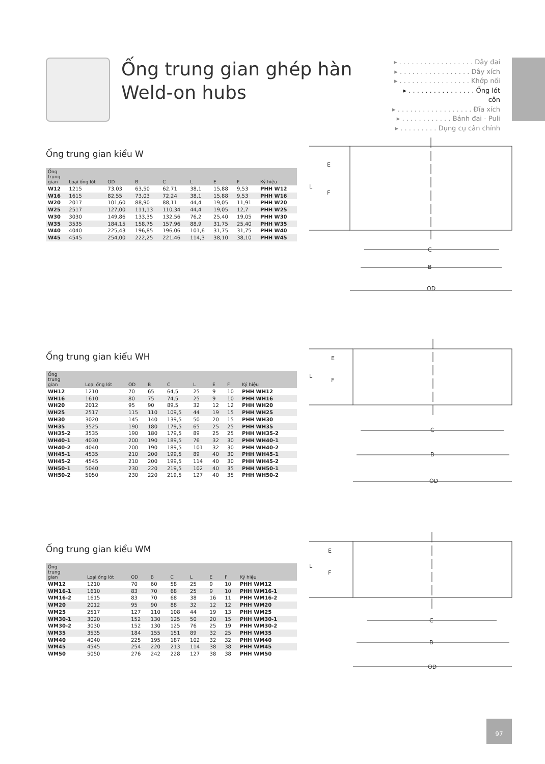Ống trung gian ghép hàn
Weld-on hubs
▸ . . . . . . . . . . . . . . . . . . Dây đai
▸ . . . . . . . . . . . . . . . . . Dây xích
▸ . . . . . . . . . . . . . . . . . Khớp nối
▸ . . . . . . . . . . . . . . . . Ống lót côn
▸ . . . . . . . . . . . . . . . . . . Đĩa xích
▸ . . . . . . . . . . . . Bánh đai - Puli
▸ . . . . . . . . . Dụng cụ cân chỉnh
Ống trung gian kiểu W
| Ống trung gian | Loại ống lót | OD | B | C | L | E | F | Ký hiệu |
| --- | --- | --- | --- | --- | --- | --- | --- | --- |
| W12 | 1215 | 73,03 | 63,50 | 62,71 | 38,1 | 15,88 | 9,53 | PHH W12 |
| W16 | 1615 | 82,55 | 73,03 | 72,24 | 38,1 | 15,88 | 9,53 | PHH W16 |
| W20 | 2017 | 101,60 | 88,90 | 88,11 | 44,4 | 19,05 | 11,91 | PHH W20 |
| W25 | 2517 | 127,00 | 111,13 | 110,34 | 44,4 | 19,05 | 12,7 | PHH W25 |
| W30 | 3030 | 149,86 | 133,35 | 132,56 | 76,2 | 25,40 | 19,05 | PHH W30 |
| W35 | 3535 | 184,15 | 158,75 | 157,96 | 88,9 | 31,75 | 25,40 | PHH W35 |
| W40 | 4040 | 225,43 | 196,85 | 196,06 | 101,6 | 31,75 | 31,75 | PHH W40 |
| W45 | 4545 | 254,00 | 222,25 | 221,46 | 114,3 | 38,10 | 38,10 | PHH W45 |
L
E
F
C
B
OD
Ống trung gian kiểu WH
| Ống trung gian | Loại ống lót | OD | B | C | L | E | F | Ký hiệu |
| --- | --- | --- | --- | --- | --- | --- | --- | --- |
| WH12 | 1210 | 70 | 65 | 64,5 | 25 | 9 | 10 | PHH WH12 |
| WH16 | 1610 | 80 | 75 | 74,5 | 25 | 9 | 10 | PHH WH16 |
| WH20 | 2012 | 95 | 90 | 89,5 | 32 | 12 | 12 | PHH WH20 |
| WH25 | 2517 | 115 | 110 | 109,5 | 44 | 19 | 15 | PHH WH25 |
| WH30 | 3020 | 145 | 140 | 139,5 | 50 | 20 | 15 | PHH WH30 |
| WH35 | 3525 | 190 | 180 | 179,5 | 65 | 25 | 25 | PHH WH35 |
| WH35-2 | 3535 | 190 | 180 | 179,5 | 89 | 25 | 25 | PHH WH35-2 |
| WH40-1 | 4030 | 200 | 190 | 189,5 | 76 | 32 | 30 | PHH WH40-1 |
| WH40-2 | 4040 | 200 | 190 | 189,5 | 101 | 32 | 30 | PHH WH40-2 |
| WH45-1 | 4535 | 210 | 200 | 199,5 | 89 | 40 | 30 | PHH WH45-1 |
| WH45-2 | 4545 | 210 | 200 | 199,5 | 114 | 40 | 30 | PHH WH45-2 |
| WH50-1 | 5040 | 230 | 220 | 219,5 | 102 | 40 | 35 | PHH WH50-1 |
| WH50-2 | 5050 | 230 | 220 | 219,5 | 127 | 40 | 35 | PHH WH50-2 |
L
E
F
C
B
OD
Ống trung gian kiểu WM
| Ống trung gian | Loại ống lót | OD | B | C | L | E | F | Ký hiệu |
| --- | --- | --- | --- | --- | --- | --- | --- | --- |
| WM12 | 1210 | 70 | 60 | 58 | 25 | 9 | 10 | PHH WM12 |
| WM16-1 | 1610 | 83 | 70 | 68 | 25 | 9 | 10 | PHH WM16-1 |
| WM16-2 | 1615 | 83 | 70 | 68 | 38 | 16 | 11 | PHH WM16-2 |
| WM20 | 2012 | 95 | 90 | 88 | 32 | 12 | 12 | PHH WM20 |
| WM25 | 2517 | 127 | 110 | 108 | 44 | 19 | 13 | PHH WM25 |
| WM30-1 | 3020 | 152 | 130 | 125 | 50 | 20 | 15 | PHH WM30-1 |
| WM30-2 | 3030 | 152 | 130 | 125 | 76 | 25 | 19 | PHH WM30-2 |
| WM35 | 3535 | 184 | 155 | 151 | 89 | 32 | 25 | PHH WM35 |
| WM40 | 4040 | 225 | 195 | 187 | 102 | 32 | 32 | PHH WM40 |
| WM45 | 4545 | 254 | 220 | 213 | 114 | 38 | 38 | PHH WM45 |
| WM50 | 5050 | 276 | 242 | 228 | 127 | 38 | 38 | PHH WM50 |
L
E
F
C
B
OD
97